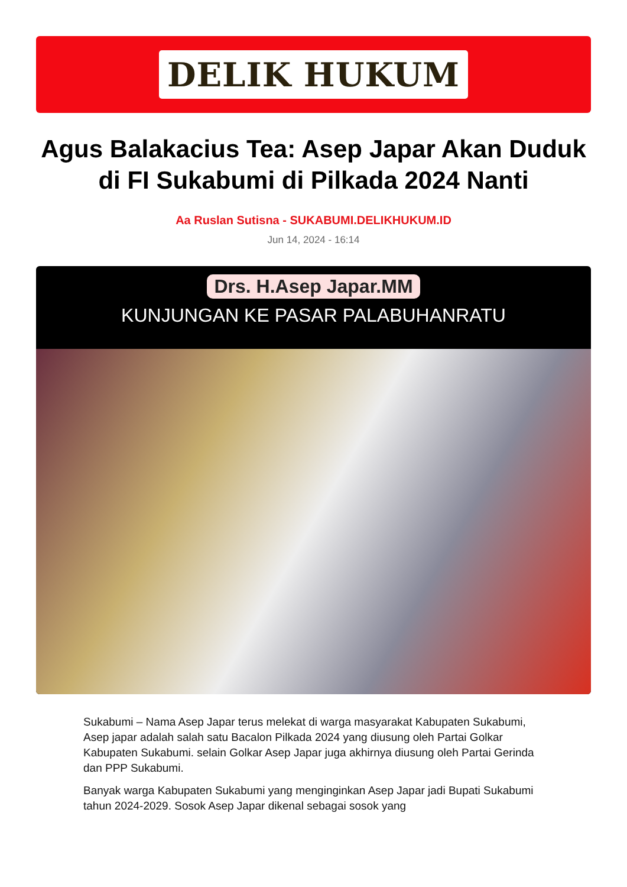DELIK HUKUM
Agus Balakacius Tea: Asep Japar Akan Duduk di FI Sukabumi di Pilkada 2024 Nanti
Aa Ruslan Sutisna - SUKABUMI.DELIKHUKUM.ID
Jun 14, 2024 - 16:14
Drs. H.Asep Japar.MM
KUNJUNGAN KE PASAR PALABUHANRATU
Sukabumi – Nama Asep Japar terus melekat di warga masyarakat Kabupaten Sukabumi, Asep japar adalah salah satu Bacalon Pilkada 2024 yang diusung oleh Partai Golkar Kabupaten Sukabumi. selain Golkar Asep Japar juga akhirnya diusung oleh Partai Gerinda dan PPP Sukabumi.
Banyak warga Kabupaten Sukabumi yang menginginkan Asep Japar jadi Bupati Sukabumi tahun 2024-2029. Sosok Asep Japar dikenal sebagai sosok yang